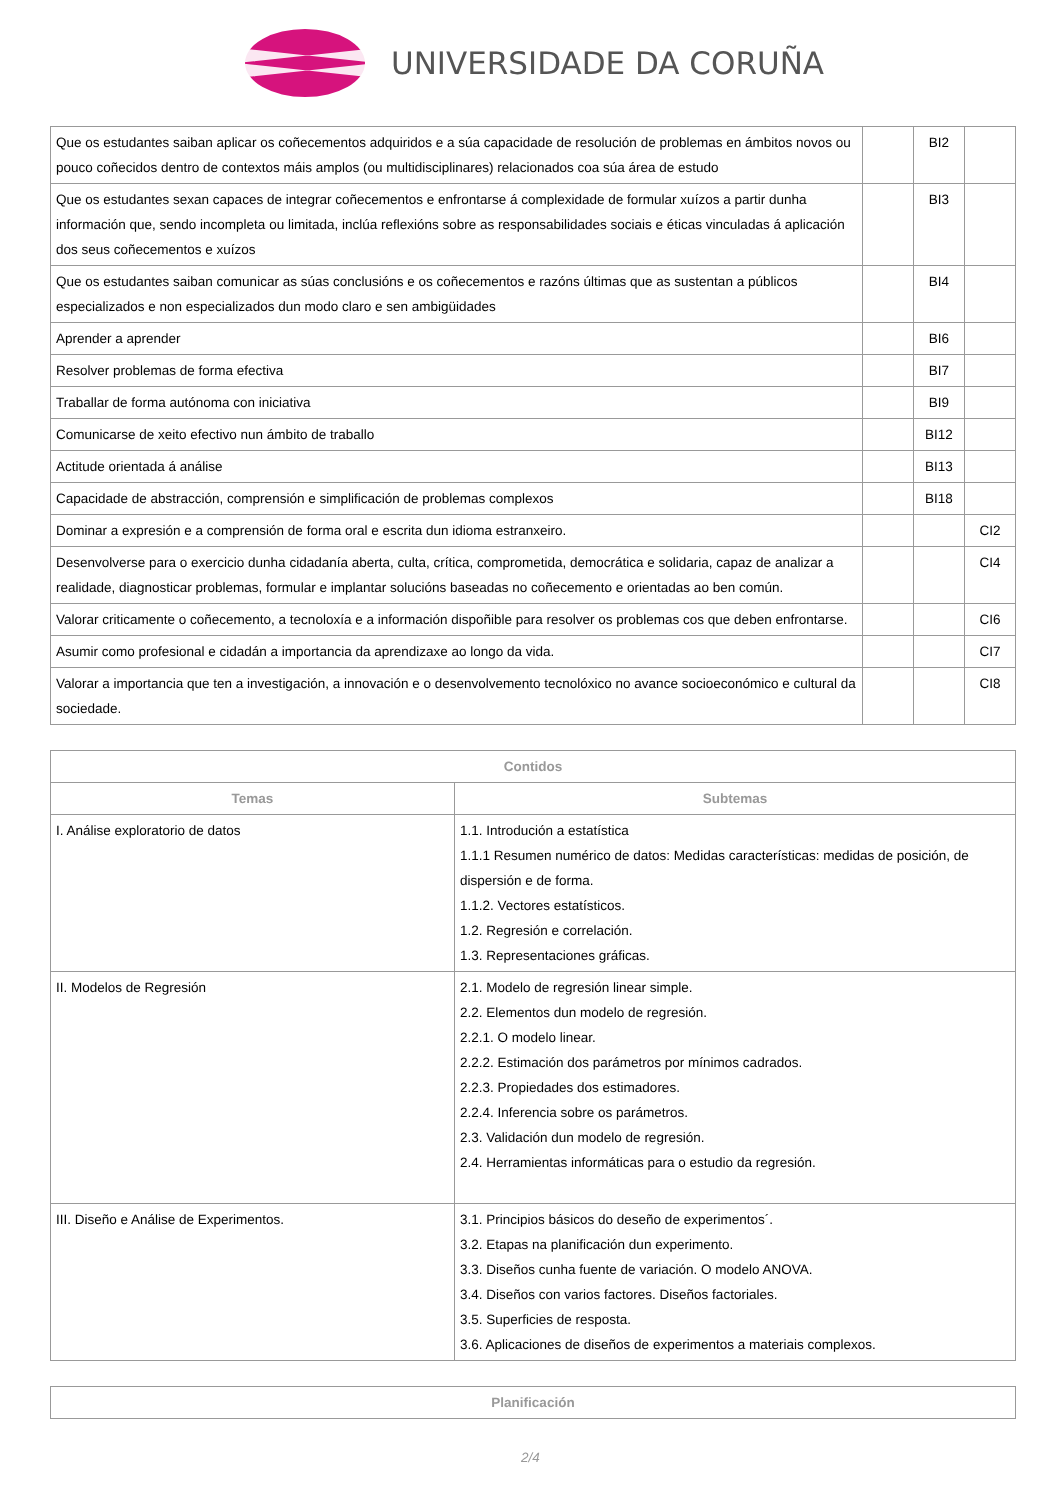UNIVERSIDADE DA CORUÑA
| Que os estudantes saiban aplicar os coñecementos adquiridos e a súa capacidade de resolución de problemas en ámbitos novos ou pouco coñecidos dentro de contextos máis amplos (ou multidisciplinares) relacionados coa súa área de estudo | | BI2 | |
| Que os estudantes sexan capaces de integrar coñecementos e enfrontarse á complexidade de formular xuízos a partir dunha información que, sendo incompleta ou limitada, inclúa reflexións sobre as responsabilidades sociais e éticas vinculadas á aplicación dos seus coñecementos e xuízos | | BI3 | |
| Que os estudantes saiban comunicar as súas conclusións e os coñecementos e razóns últimas que as sustentan a públicos especializados e non especializados dun modo claro e sen ambigüidades | | BI4 | |
| Aprender a aprender | | BI6 | |
| Resolver problemas de forma efectiva | | BI7 | |
| Traballar de forma autónoma con iniciativa | | BI9 | |
| Comunicarse de xeito efectivo nun ámbito de traballo | | BI12 | |
| Actitude orientada á análise | | BI13 | |
| Capacidade de abstracción, comprensión e simplificación de problemas complexos | | BI18 | |
| Dominar a expresión e a comprensión de forma oral e escrita dun idioma estranxeiro. | | | CI2 |
| Desenvolverse para o exercicio dunha cidadanía aberta, culta, crítica, comprometida, democrática e solidaria, capaz de analizar a realidade, diagnosticar problemas, formular e implantar solucións baseadas no coñecemento e orientadas ao ben común. | | | CI4 |
| Valorar criticamente o coñecemento, a tecnoloxía e a información dispoñible para resolver os problemas cos que deben enfrontarse. | | | CI6 |
| Asumir como profesional e cidadán a importancia da aprendizaxe ao longo da vida. | | | CI7 |
| Valorar a importancia que ten a investigación, a innovación e o desenvolvemento tecnolóxico no avance socioeconómico e cultural da sociedade. | | | CI8 |
| Contidos | |
| --- | --- |
| Temas | Subtemas |
| I. Análise exploratorio de datos | 1.1. Introdución a estatística 1.1.1 Resumen numérico de datos: Medidas características: medidas de posición, de dispersión e de forma. 1.1.2. Vectores estatísticos. 1.2. Regresión e correlación. 1.3. Representaciones gráficas. |
| II. Modelos de Regresión | 2.1. Modelo de regresión linear simple. 2.2. Elementos dun modelo de regresión. 2.2.1. O modelo linear. 2.2.2. Estimación dos parámetros por mínimos cadrados. 2.2.3. Propiedades dos estimadores. 2.2.4. Inferencia sobre os parámetros. 2.3. Validación dun modelo de regresión. 2.4. Herramientas informáticas para o estudio da regresión. |
| III. Diseño e Análise de Experimentos. | 3.1. Principios básicos do deseño de experimentos´. 3.2. Etapas na planificación dun experimento. 3.3. Diseños cunha fuente de variación. O modelo ANOVA. 3.4. Diseños con varios factores. Diseños factoriales. 3.5. Superficies de resposta. 3.6. Aplicaciones de diseños de experimentos a materiais complexos. |
| Planificación |
| --- |
2/4